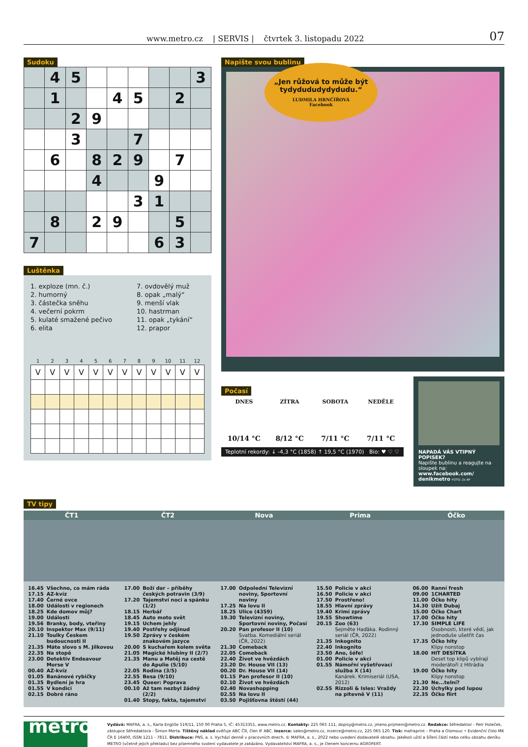www.metro.cz | SERVIS | čtvrtek 3. listopadu 2022
07
Sudoku
| | 4 | 5 | | | | | | 3 |
| | 1 | | | 4 | 5 | | 2 | |
| | | 2 | 9 | | | | | |
| | | 3 | | | 7 | | | |
| | 6 | | 8 | 2 | 9 | | 7 | |
| | | | 4 | | | 9 | | |
| | | | | | 3 | 1 | | |
| | 8 | | 2 | 9 | | | 5 | |
| 7 | | | | | | 6 | 3 | |
Luštěnka
1. exploze (mn. č.)
2. humorný
3. částečka sněhu
4. večerní pokrm
5. kulaté smažené pečivo
6. elita
7. ovdovělý muž
8. opak „malý“
9. menší vlak
10. hastrman
11. opak „tykání“
12. prapor
| 1 | 2 | 3 | 4 | 5 | 6 | 7 | 8 | 9 | 10 | 11 | 12 |
| --- | --- | --- | --- | --- | --- | --- | --- | --- | --- | --- | --- |
| V | V | V | V | V | V | V | V | V | V | V | V |
Napište svou bublinu
„Jen růžová to může být tydydududydydudu.“LUDMILA HRNČÍŘOVÁ
Facebook
Počasí
DNES
10/14 °C
ZÍTRA
8/12 °C
SOBOTA
7/11 °C
NEDĚLE
7/11 °C
Teplotní rekordy: ↓ -4,3 °C (1858) ↑ 19,5 °C (1970) Bio: ♥ ♡ ♡
NAPADÁ VÁS VTIPNÝ POPISEK?
Napište bublinu a reagujte na sloupek na: www.facebook.com/ denikmetro FOTO: 2x AP
TV tipy
ČT1
| 16.45 | Všechno, co mám ráda |
| 17.15 | AZ-kvíz |
| 17.40 | Černé ovce |
| 18.00 | Události v regionech |
| 18.25 | Kde domov můj? |
| 19.00 | Události |
| 19.56 | Branky, body, vteřiny |
| 20.10 | Inspektor Max (9/11) |
| 21.10 | Toulky Českem budoucnosti II |
| 21.35 | Máte slovo s M. Jílkovou |
| 22.35 | Na stopě |
| 23.00 | Detektiv Endeavour Morse V |
| 00.40 | AZ-kvíz |
| 01.05 | Banánové rybičky |
| 01.35 | Bydlení je hra |
| 01.55 | V kondici |
| 02.15 | Dobré ráno |
ČT2
| 17.00 | Boží dar – příběhy českých potravin (3/9) |
| 17.20 | Tajemství noci a spánku (1/2) |
| 18.15 | Herbář |
| 18.45 | Auto moto svět |
| 19.15 | Uchem jehly |
| 19.40 | Postřehy odjinud |
| 19.50 | Zprávy v českém znakovém jazyce |
| 20.00 | S kuchařem kolem světa |
| 21.05 | Magické hlubiny II (2/7) |
| 21.35 | Manu a Matěj na cestě do Apulie (5/10) |
| 22.05 | Rodina (3/5) |
| 22.55 | Besa (9/10) |
| 23.45 | Queer: Poprava |
| 00.10 | Až tam nezbyl žádný (2/2) |
| 01.40 | Stopy, fakta, tajemství |
Nova
| 17.00 | Odpolední Televizní noviny, Sportovní noviny |
| 17.25 | Na lovu II |
| 18.25 | Ulice (4359) |
| 19.30 | Televizní noviny, Sportovní noviny, Počasí |
| 20.20 | Pan profesor II (10) Svatba. Komediální seriál (ČR, 2022) |
| 21.30 | Comeback |
| 22.05 | Comeback |
| 22.40 | Život ve hvězdách |
| 23.20 | Dr. House VII (13) |
| 00.20 | Dr. House VII (14) |
| 01.15 | Pan profesor II (10) |
| 02.10 | Život ve hvězdách |
| 02.40 | Novashopping |
| 02.55 | Na lovu II |
| 03.50 | Pojišťovna štěstí (44) |
Prima
| 15.50 | Policie v akci |
| 16.50 | Policie v akci |
| 17.50 | Prostřeno! |
| 18.55 | Hlavní zprávy |
| 19.40 | Krimi zprávy |
| 19.55 | Showtime |
| 20.15 | Zoo (63) Sejměte Haďáka. Rodinný seriál (ČR, 2022) |
| 21.35 | Inkognito |
| 22.40 | Inkognito |
| 23.50 | Ano, šéfe! |
| 01.00 | Policie v akci |
| 01.55 | Námořní vyšetřovací služba X (14) Kanárek. Krimiseriál (USA, 2012) |
| 02.55 | Rizzoli & Isles: Vraždy na pitevně V (11) |
Óčko
| 06.00 | Ranní fresh |
| 09.00 | 1CHARTED |
| 11.00 | Óčko hity |
| 14.30 | Užít Dubaj |
| 15.00 | Óčko Chart |
| 17.00 | Óčko hity |
| 17.30 | SIMPLE LIFE Osobnosti, které vědí, jak jednoduše ušetřit čas |
| 17.35 | Óčko hity Klipy nonstop |
| 18.00 | HIT DESÍTKA Deset top klipů vybírají moderátoři z Hitrádia |
| 19.00 | Óčko hity Klipy nonstop |
| 21.30 | Ne...telní? |
| 22.30 | Úchylky pod lupou |
| 22.35 | Óčko flirt |
metro
Vydává: MAFRA, a. s., Karla Engliše 519/11, 150 00 Praha 5, IČ: 45313351, www.metro.cz. Kontakty: 225 065 111, dopisy@metro.cz, jmeno.prijmeni@metro.cz. Redakce: šéfredaktor - Petr Holeček, zástupce šéfredaktora - Šimon Merta. Tištěný náklad ověřuje ABC ČR, člen IF ABC. Inzerce: sales@metro.cz, inzerce@metro.cz, 225 065 120. Tisk: mafraprint – Praha a Olomouc • Evidenční číslo MK ČR E 16400, ISSN 1211 - 7811. Distribuce: PNS, a. s. Vychází denně v pracovních dnech. © MAFRA, a. s., 2022 nebo uvedení dodavatelé obsahu. Jakékoli užití a šíření částí nebo celku obsahu deníku METRO (včetně jejich překladu) bez písemného svolení vydavatele je zakázáno. Vydavatelství MAFRA, a. s., je členem koncernu AGROFERT.